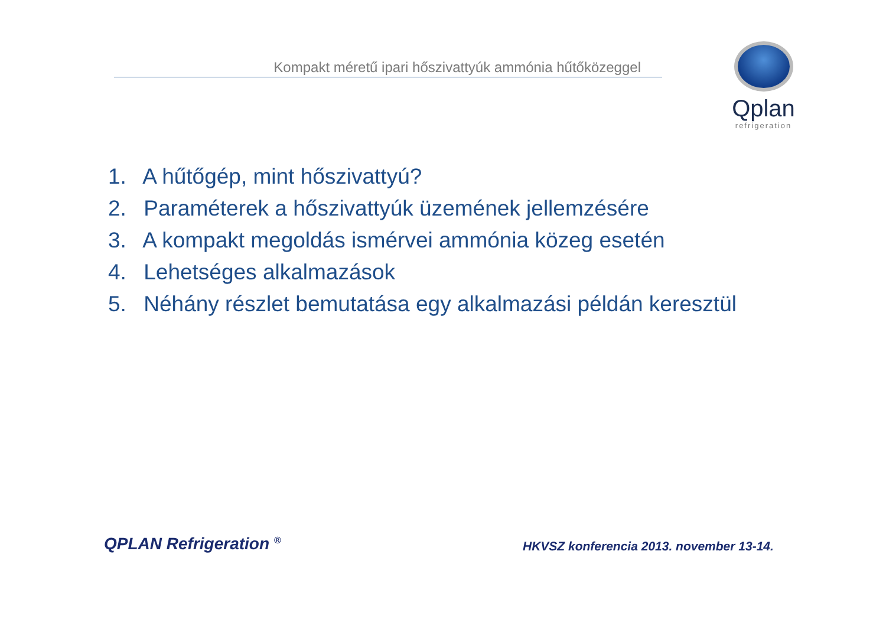Kompakt méretű ipari hőszivattyúk ammónia hűtőközeggel
Qplan
refrigeration
1. A hűtőgép, mint hőszivattyú?
2. Paraméterek a hőszivattyúk üzemének jellemzésére
3. A kompakt megoldás ismérvei ammónia közeg esetén
4. Lehetséges alkalmazások
5. Néhány részlet bemutatása egy alkalmazási példán keresztül
QPLAN Refrigeration <sup>®</sup>
HKVSZ konferencia 2013. november 13-14.